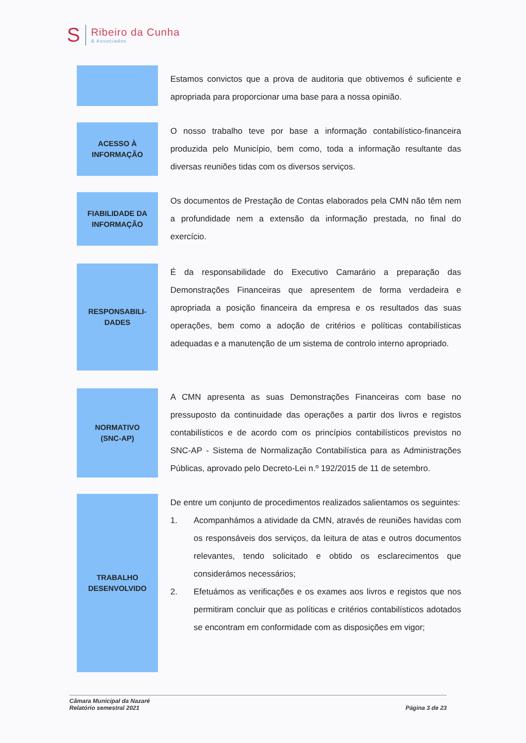S
Ribeiro da Cunha
& Associados
Estamos convictos que a prova de auditoria que obtivemos é suficiente e apropriada para proporcionar uma base para a nossa opinião.
ACESSO À
INFORMAÇÃO
O nosso trabalho teve por base a informação contabilístico-financeira produzida pelo Município, bem como, toda a informação resultante das diversas reuniões tidas com os diversos serviços.
FIABILIDADE DA
INFORMAÇÃO
Os documentos de Prestação de Contas elaborados pela CMN não têm nem a profundidade nem a extensão da informação prestada, no final do exercício.
RESPONSABILI-
DADES
É da responsabilidade do Executivo Camarário a preparação das Demonstrações Financeiras que apresentem de forma verdadeira e apropriada a posição financeira da empresa e os resultados das suas operações, bem como a adoção de critérios e políticas contabilísticas adequadas e a manutenção de um sistema de controlo interno apropriado.
NORMATIVO
(SNC-AP)
A CMN apresenta as suas Demonstrações Financeiras com base no pressuposto da continuidade das operações a partir dos livros e registos contabilísticos e de acordo com os princípios contabilísticos previstos no SNC-AP - Sistema de Normalização Contabilística para as Administrações Públicas, aprovado pelo Decreto-Lei n.º 192/2015 de 11 de setembro.
TRABALHO
DESENVOLVIDO
De entre um conjunto de procedimentos realizados salientamos os seguintes:
1. Acompanhámos a atividade da CMN, através de reuniões havidas com os responsáveis dos serviços, da leitura de atas e outros documentos relevantes, tendo solicitado e obtido os esclarecimentos que considerámos necessários;
2. Efetuámos as verificações e os exames aos livros e registos que nos permitiram concluir que as políticas e critérios contabilísticos adotados se encontram em conformidade com as disposições em vigor;
Câmara Municipal da Nazaré
Relatório semestral 2021
Página 3 de 23